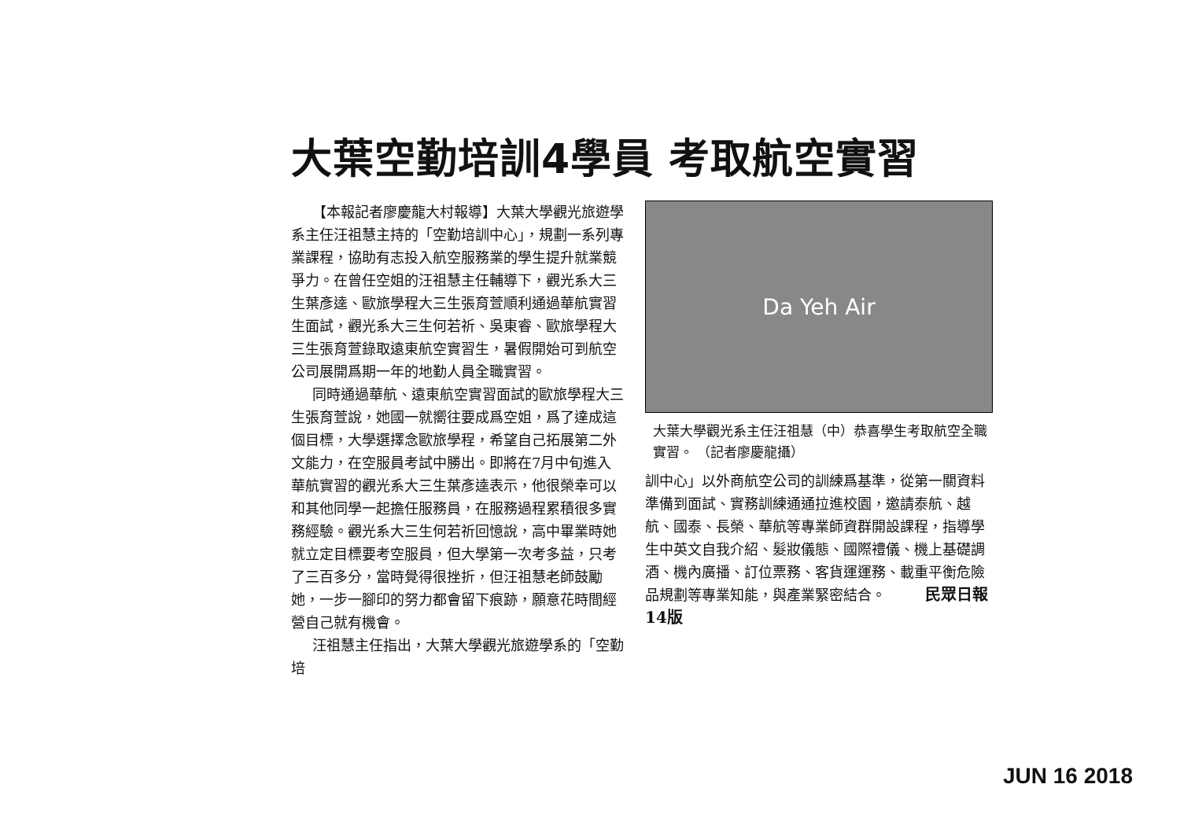大葉空勤培訓4學員 考取航空實習
【本報記者廖慶龍大村報導】大葉大學觀光旅遊學系主任汪祖慧主持的「空勤培訓中心」，規劃一系列專業課程，協助有志投入航空服務業的學生提升就業競爭力。在曾任空姐的汪祖慧主任輔導下，觀光系大三生葉彥逵、歐旅學程大三生張育萱順利通過華航實習生面試，觀光系大三生何若祈、吳東睿、歐旅學程大三生張育萱錄取遠東航空實習生，暑假開始可到航空公司展開爲期一年的地勤人員全職實習。
同時通過華航、遠東航空實習面試的歐旅學程大三生張育萱說，她國一就嚮往要成爲空姐，爲了達成這個目標，大學選擇念歐旅學程，希望自己拓展第二外文能力，在空服員考試中勝出。即將在7月中旬進入華航實習的觀光系大三生葉彥逵表示，他很榮幸可以和其他同學一起擔任服務員，在服務過程累積很多實務經驗。觀光系大三生何若祈回憶說，高中畢業時她就立定目標要考空服員，但大學第一次考多益，只考了三百多分，當時覺得很挫折，但汪祖慧老師鼓勵她，一步一腳印的努力都會留下痕跡，願意花時間經營自己就有機會。
汪祖慧主任指出，大葉大學觀光旅遊學系的「空勤培
Da Yeh Air
大葉大學觀光系主任汪祖慧（中）恭喜學生考取航空全職實習。 （記者廖慶龍攝）
訓中心」以外商航空公司的訓練爲基準，從第一關資料準備到面試、實務訓練通通拉進校園，邀請泰航、越航、國泰、長榮、華航等專業師資群開設課程，指導學生中英文自我介紹、髮妝儀態、國際禮儀、機上基礎調酒、機內廣播、訂位票務、客貨運運務、載重平衡危險品規劃等專業知能，與產業緊密結合。 民眾日報 14版
JUN 16 2018